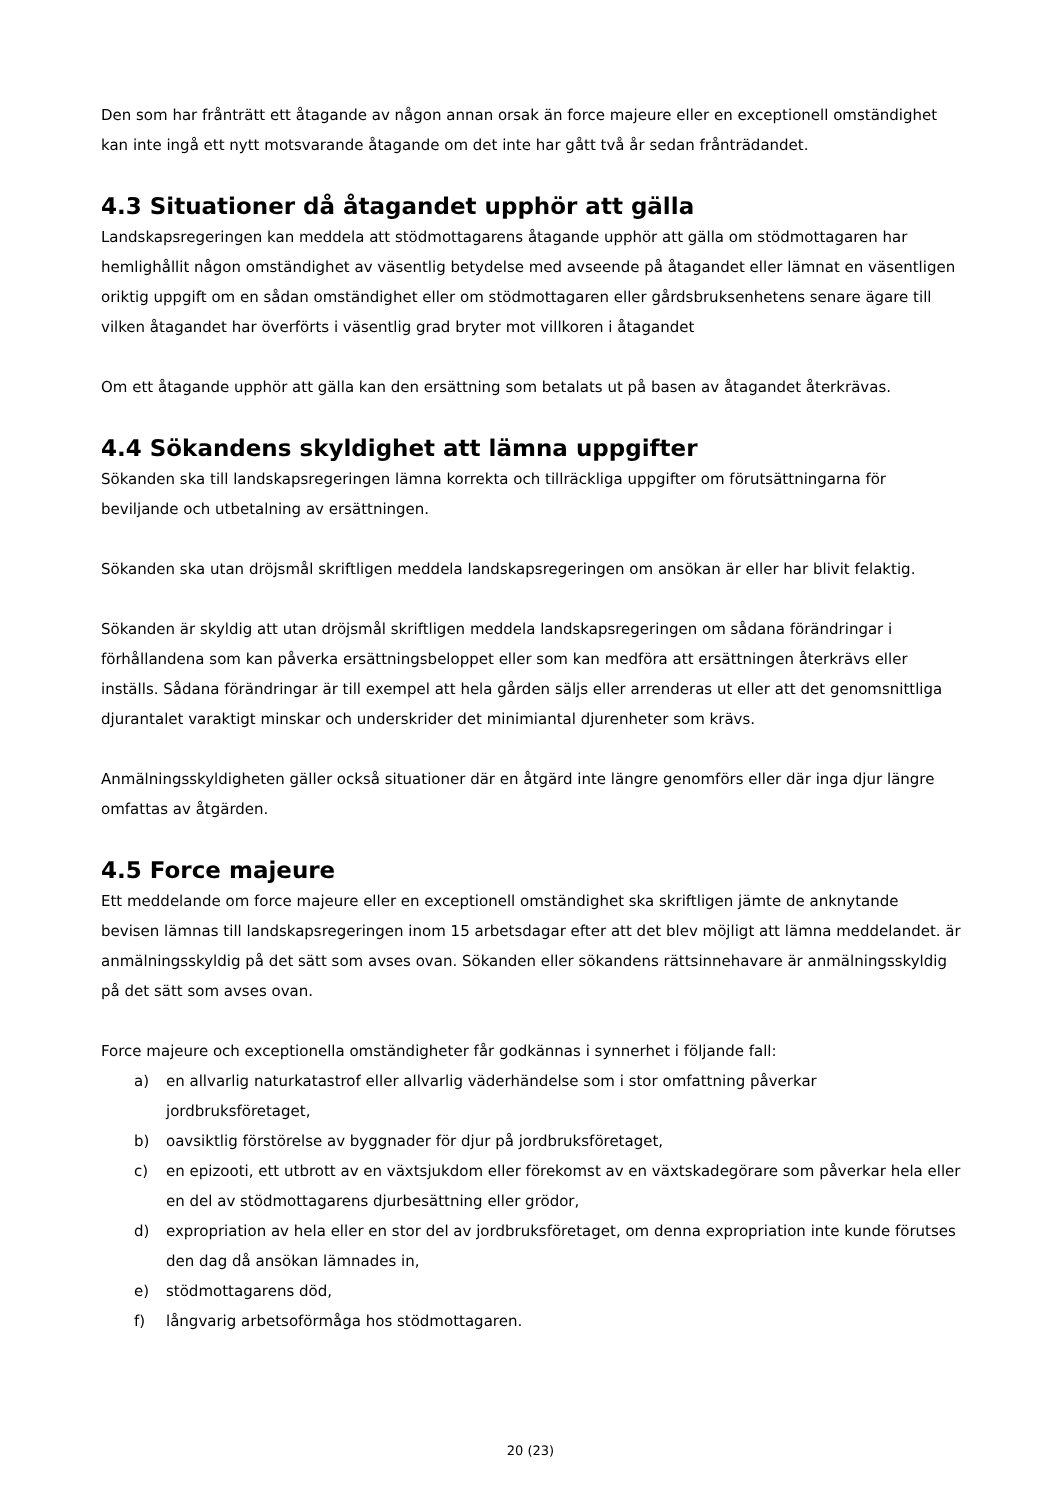Den som har frånträtt ett åtagande av någon annan orsak än force majeure eller en exceptionell omständighet kan inte ingå ett nytt motsvarande åtagande om det inte har gått två år sedan frånträdandet.
4.3 Situationer då åtagandet upphör att gälla
Landskapsregeringen kan meddela att stödmottagarens åtagande upphör att gälla om stödmottagaren har hemlighållit någon omständighet av väsentlig betydelse med avseende på åtagandet eller lämnat en väsentligen oriktig uppgift om en sådan omständighet eller om stödmottagaren eller gårdsbruksenhetens senare ägare till vilken åtagandet har överförts i väsentlig grad bryter mot villkoren i åtagandet
Om ett åtagande upphör att gälla kan den ersättning som betalats ut på basen av åtagandet återkrävas.
4.4 Sökandens skyldighet att lämna uppgifter
Sökanden ska till landskapsregeringen lämna korrekta och tillräckliga uppgifter om förutsättningarna för beviljande och utbetalning av ersättningen.
Sökanden ska utan dröjsmål skriftligen meddela landskapsregeringen om ansökan är eller har blivit felaktig.
Sökanden är skyldig att utan dröjsmål skriftligen meddela landskapsregeringen om sådana förändringar i förhållandena som kan påverka ersättningsbeloppet eller som kan medföra att ersättningen återkrävs eller inställs. Sådana förändringar är till exempel att hela gården säljs eller arrenderas ut eller att det genomsnittliga djurantalet varaktigt minskar och underskrider det minimiantal djurenheter som krävs.
Anmälningsskyldigheten gäller också situationer där en åtgärd inte längre genomförs eller där inga djur längre omfattas av åtgärden.
4.5 Force majeure
Ett meddelande om force majeure eller en exceptionell omständighet ska skriftligen jämte de anknytande bevisen lämnas till landskapsregeringen inom 15 arbetsdagar efter att det blev möjligt att lämna meddelandet. är anmälningsskyldig på det sätt som avses ovan. Sökanden eller sökandens rättsinnehavare är anmälningsskyldig på det sätt som avses ovan.
Force majeure och exceptionella omständigheter får godkännas i synnerhet i följande fall:
a) en allvarlig naturkatastrof eller allvarlig väderhändelse som i stor omfattning påverkar jordbruksföretaget,
b) oavsiktlig förstörelse av byggnader för djur på jordbruksföretaget,
c) en epizooti, ett utbrott av en växtsjukdom eller förekomst av en växtskadegörare som påverkar hela eller en del av stödmottagarens djurbesättning eller grödor,
d) expropriation av hela eller en stor del av jordbruksföretaget, om denna expropriation inte kunde förutses den dag då ansökan lämnades in,
e) stödmottagarens död,
f) långvarig arbetsoförmåga hos stödmottagaren.
20 (23)